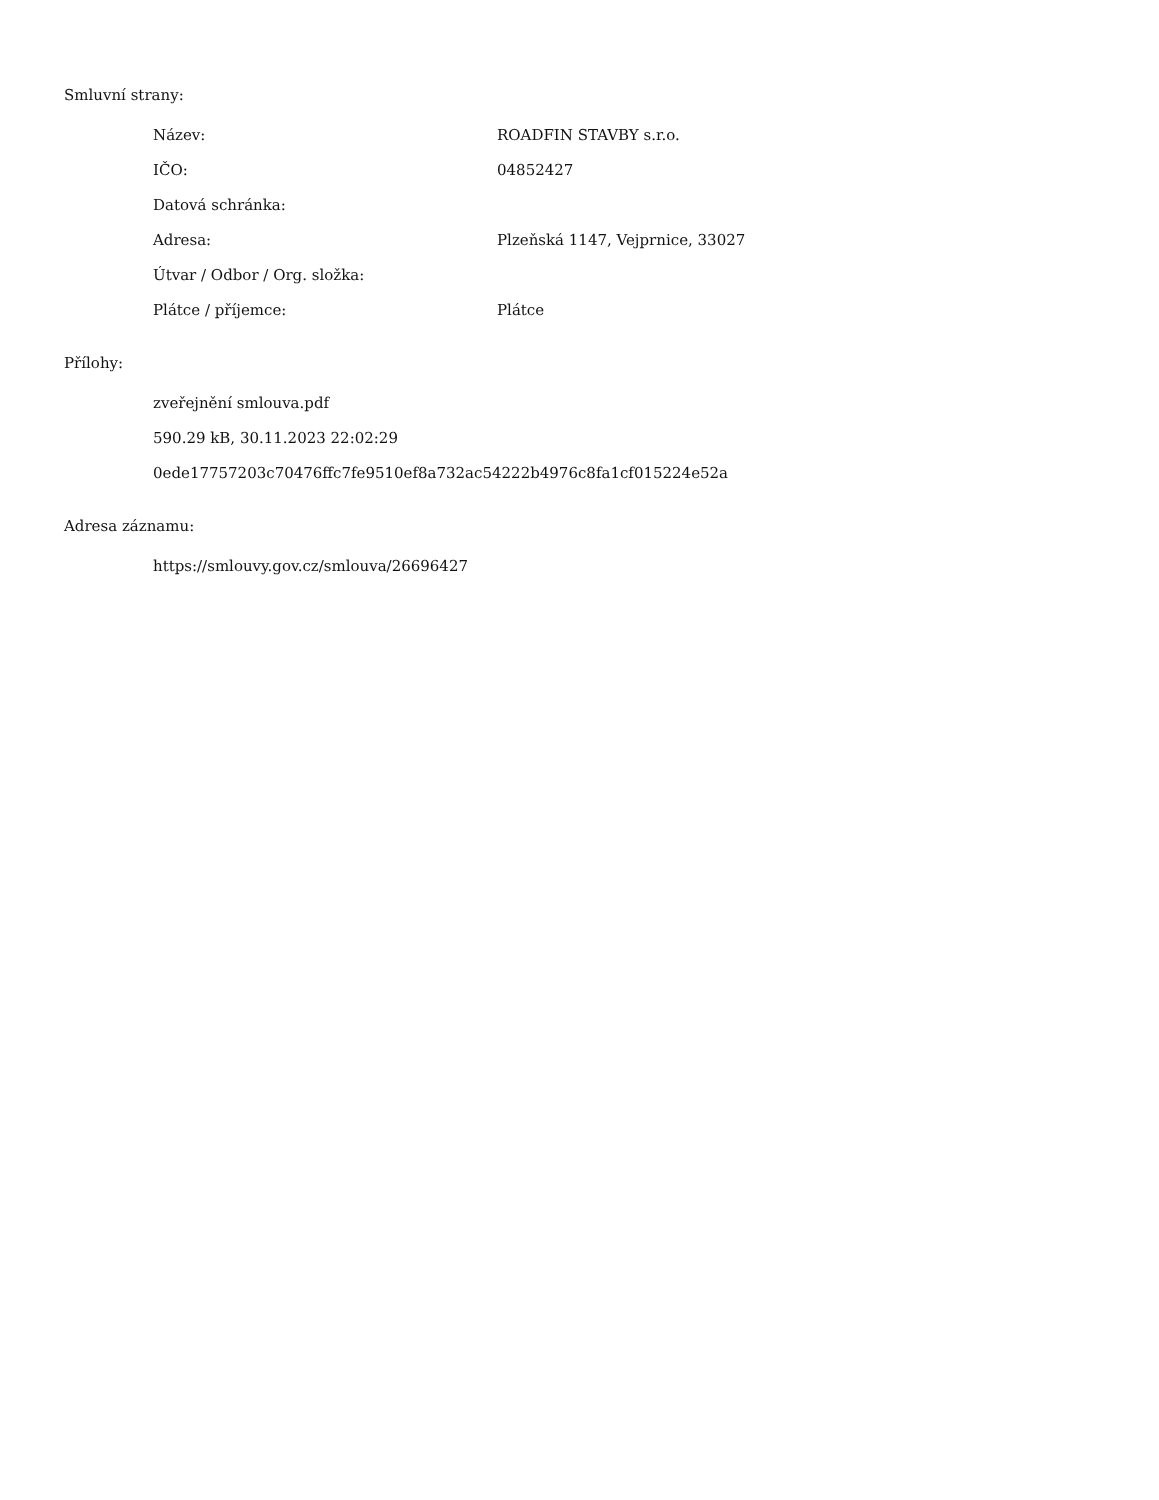Smluvní strany:
| Název: | ROADFIN STAVBY s.r.o. |
| IČO: | 04852427 |
| Datová schránka: | |
| Adresa: | Plzeňská 1147, Vejprnice, 33027 |
| Útvar / Odbor / Org. složka: | |
| Plátce / příjemce: | Plátce |
Přílohy:
zveřejnění smlouva.pdf
590.29 kB, 30.11.2023 22:02:29
0ede17757203c70476ffc7fe9510ef8a732ac54222b4976c8fa1cf015224e52a
Adresa záznamu:
https://smlouvy.gov.cz/smlouva/26696427